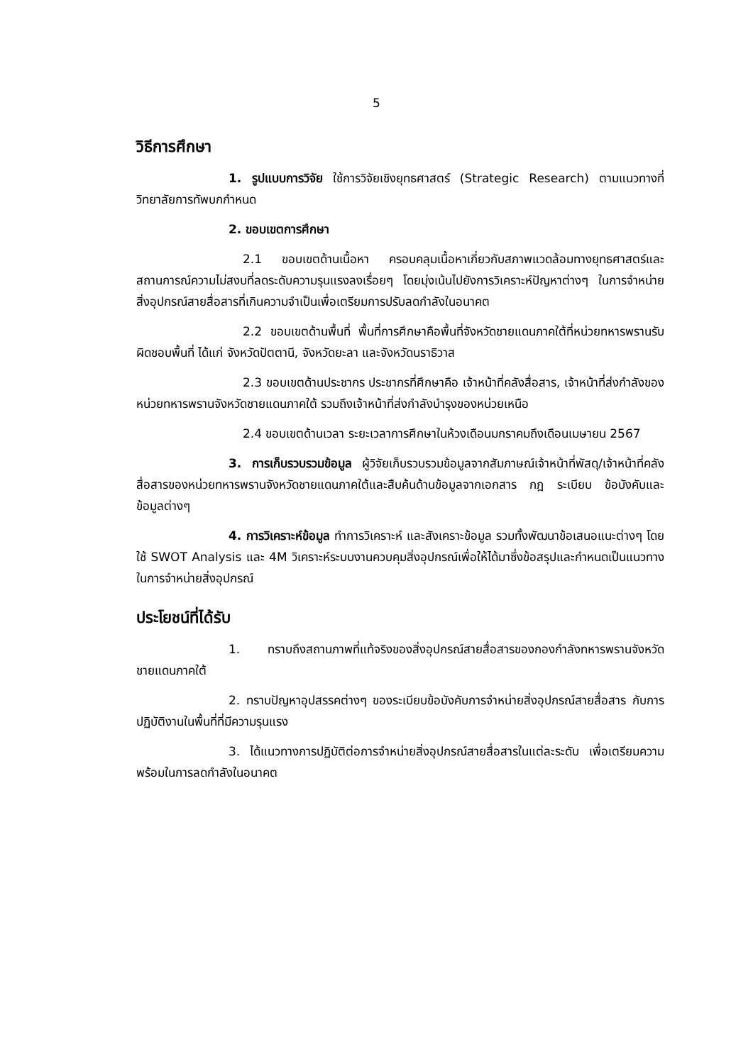5
วิธีการศึกษา
1. รูปแบบการวิจัย ใช้การวิจัยเชิงยุทธศาสตร์ (Strategic Research) ตามแนวทางที่วิทยาลัยการทัพบกกำหนด
2. ขอบเขตการศึกษา
2.1 ขอบเขตด้านเนื้อหา ครอบคลุมเนื้อหาเกี่ยวกับสภาพแวดล้อมทางยุทธศาสตร์และสถานการณ์ความไม่สงบที่ลดระดับความรุนแรงลงเรื่อยๆ โดยมุ่งเน้นไปยังการวิเคราะห์ปัญหาต่างๆ ในการจำหน่าย สิ่งอุปกรณ์สายสื่อสารที่เกินความจำเป็นเพื่อเตรียมการปรับลดกำลังในอนาคต
2.2 ขอบเขตด้านพื้นที่ พื้นที่การศึกษาคือพื้นที่จังหวัดชายแดนภาคใต้ที่หน่วยทหารพรานรับผิดชอบพื้นที่ ได้แก่ จังหวัดปัตตานี, จังหวัดยะลา และจังหวัดนราธิวาส
2.3 ขอบเขตด้านประชากร ประชากรที่ศึกษาคือ เจ้าหน้าที่คลังสื่อสาร, เจ้าหน้าที่ส่งกำลังของหน่วยทหารพรานจังหวัดชายแดนภาคใต้ รวมถึงเจ้าหน้าที่ส่งกำลังบำรุงของหน่วยเหนือ
2.4 ขอบเขตด้านเวลา ระยะเวลาการศึกษาในห้วงเดือนมกราคมถึงเดือนเมษายน 2567
3. การเก็บรวบรวมข้อมูล ผู้วิจัยเก็บรวบรวมข้อมูลจากสัมภาษณ์เจ้าหน้าที่พัสดุ/เจ้าหน้าที่คลังสื่อสารของหน่วยทหารพรานจังหวัดชายแดนภาคใต้และสืบค้นด้านข้อมูลจากเอกสาร กฎ ระเบียบ ข้อบังคับและข้อมูลต่างๆ
4. การวิเคราะห์ข้อมูล ทำการวิเคราะห์ และสังเคราะข้อมูล รวมทั้งพัฒนาข้อเสนอแนะต่างๆ โดยใช้ SWOT Analysis และ 4M วิเคราะห์ระบบงานควบคุมสิ่งอุปกรณ์เพื่อให้ได้มาซึ่งข้อสรุปและกำหนดเป็นแนวทางในการจำหน่ายสิ่งอุปกรณ์
ประโยชน์ที่ได้รับ
1. ทราบถึงสถานภาพที่แท้จริงของสิ่งอุปกรณ์สายสื่อสารของกองกำลังทหารพรานจังหวัดชายแดนภาคใต้
2. ทราบปัญหาอุปสรรคต่างๆ ของระเบียบข้อบังคับการจำหน่ายสิ่งอุปกรณ์สายสื่อสาร กับการปฏิบัติงานในพื้นที่ที่มีความรุนแรง
3. ได้แนวทางการปฏิบัติต่อการจำหน่ายสิ่งอุปกรณ์สายสื่อสารในแต่ละระดับ เพื่อเตรียมความพร้อมในการลดกำลังในอนาคต